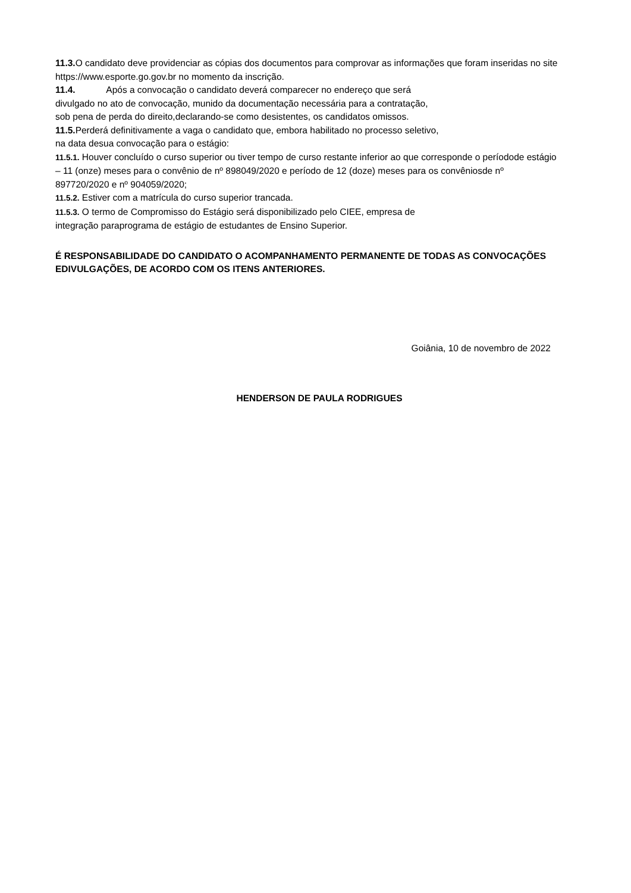11.3. O candidato deve providenciar as cópias dos documentos para comprovar as informações que foram inseridas no site https://www.esporte.go.gov.br no momento da inscrição.
11.4. Após a convocação o candidato deverá comparecer no endereço que será
divulgado no ato de convocação, munido da documentação necessária para a contratação,
sob pena de perda do direito,declarando-se como desistentes, os candidatos omissos.
11.5. Perderá definitivamente a vaga o candidato que, embora habilitado no processo seletivo,
na data desua convocação para o estágio:
11.5.1. Houver concluído o curso superior ou tiver tempo de curso restante inferior ao que corresponde o períodode estágio – 11 (onze) meses para o convênio de nº 898049/2020 e período de 12 (doze) meses para os convêniosde nº 897720/2020 e nº 904059/2020;
11.5.2. Estiver com a matrícula do curso superior trancada.
11.5.3. O termo de Compromisso do Estágio será disponibilizado pelo CIEE, empresa de
integração paraprograma de estágio de estudantes de Ensino Superior.
É RESPONSABILIDADE DO CANDIDATO O ACOMPANHAMENTO PERMANENTE DE TODAS AS CONVOCAÇÕES EDIVULGAÇÕES, DE ACORDO COM OS ITENS ANTERIORES.
Goiânia, 10 de novembro de 2022
HENDERSON DE PAULA RODRIGUES